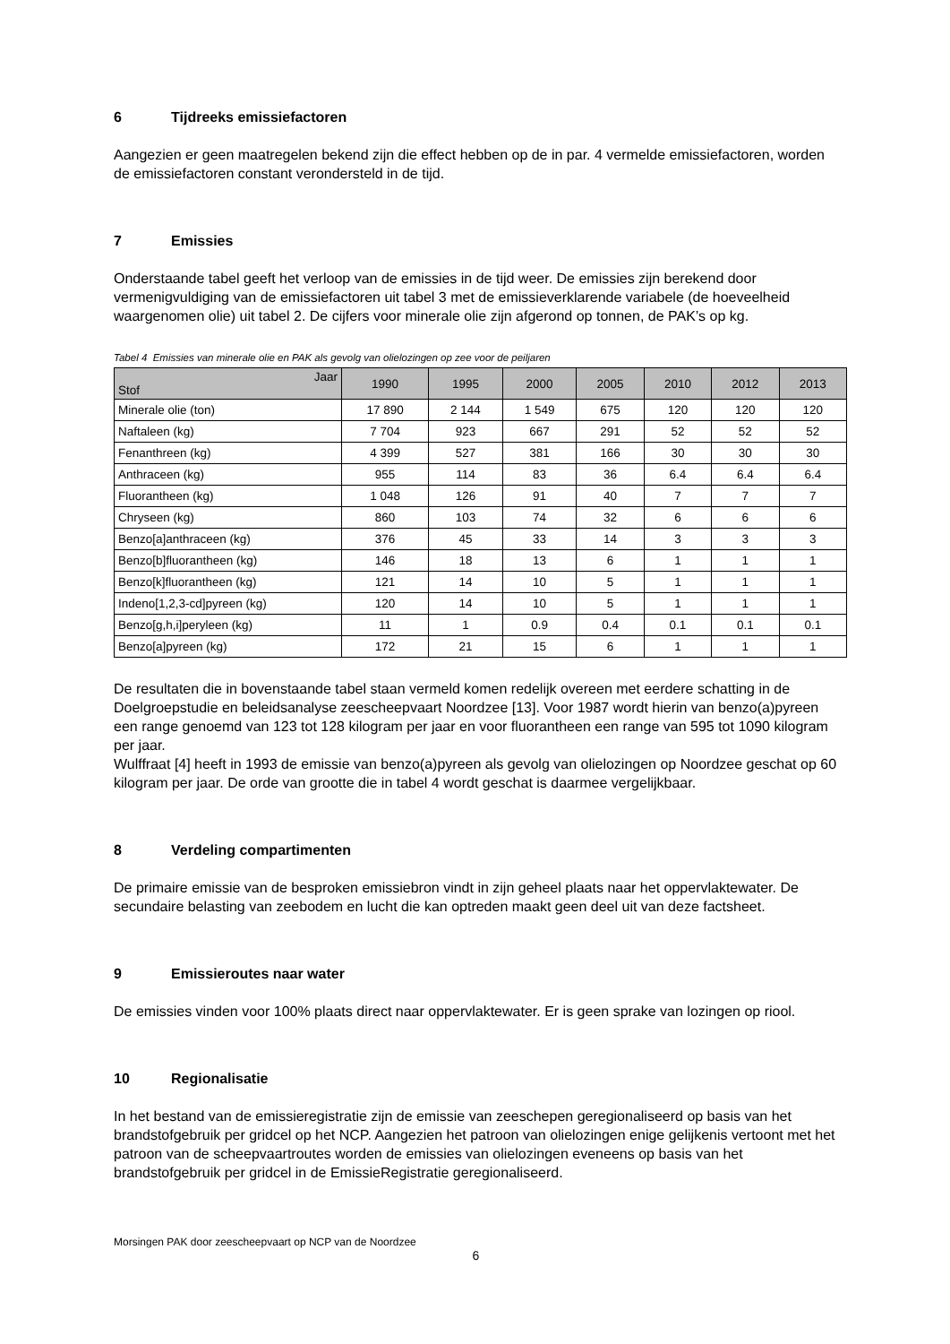6 Tijdreeks emissiefactoren
Aangezien er geen maatregelen bekend zijn die effect hebben op de in par. 4 vermelde emissiefactoren, worden de emissiefactoren constant verondersteld in de tijd.
7 Emissies
Onderstaande tabel geeft het verloop van de emissies in de tijd weer. De emissies zijn berekend door vermenigvuldiging van de emissiefactoren uit tabel 3 met de emissieverklarende variabele (de hoeveelheid waargenomen olie) uit tabel 2. De cijfers voor minerale olie zijn afgerond op tonnen, de PAK’s op kg.
Tabel 4 Emissies van minerale olie en PAK als gevolg van olielozingen op zee voor de peiljaren
| Jaar Stof | 1990 | 1995 | 2000 | 2005 | 2010 | 2012 | 2013 |
| --- | --- | --- | --- | --- | --- | --- | --- |
| Minerale olie (ton) | 17 890 | 2 144 | 1 549 | 675 | 120 | 120 | 120 |
| Naftaleen (kg) | 7 704 | 923 | 667 | 291 | 52 | 52 | 52 |
| Fenanthreen (kg) | 4 399 | 527 | 381 | 166 | 30 | 30 | 30 |
| Anthraceen (kg) | 955 | 114 | 83 | 36 | 6.4 | 6.4 | 6.4 |
| Fluorantheen (kg) | 1 048 | 126 | 91 | 40 | 7 | 7 | 7 |
| Chryseen (kg) | 860 | 103 | 74 | 32 | 6 | 6 | 6 |
| Benzo[a]anthraceen (kg) | 376 | 45 | 33 | 14 | 3 | 3 | 3 |
| Benzo[b]fluorantheen (kg) | 146 | 18 | 13 | 6 | 1 | 1 | 1 |
| Benzo[k]fluorantheen (kg) | 121 | 14 | 10 | 5 | 1 | 1 | 1 |
| Indeno[1,2,3-cd]pyreen (kg) | 120 | 14 | 10 | 5 | 1 | 1 | 1 |
| Benzo[g,h,i]peryleen (kg) | 11 | 1 | 0.9 | 0.4 | 0.1 | 0.1 | 0.1 |
| Benzo[a]pyreen (kg) | 172 | 21 | 15 | 6 | 1 | 1 | 1 |
De resultaten die in bovenstaande tabel staan vermeld komen redelijk overeen met eerdere schatting in de Doelgroepstudie en beleidsanalyse zeescheepvaart Noordzee [13]. Voor 1987 wordt hierin van benzo(a)pyreen een range genoemd van 123 tot 128 kilogram per jaar en voor fluorantheen een range van 595 tot 1090 kilogram per jaar.
Wulffraat [4] heeft in 1993 de emissie van benzo(a)pyreen als gevolg van olielozingen op Noordzee geschat op 60 kilogram per jaar. De orde van grootte die in tabel 4 wordt geschat is daarmee vergelijkbaar.
8 Verdeling compartimenten
De primaire emissie van de besproken emissiebron vindt in zijn geheel plaats naar het oppervlaktewater. De secundaire belasting van zeebodem en lucht die kan optreden maakt geen deel uit van deze factsheet.
9 Emissieroutes naar water
De emissies vinden voor 100% plaats direct naar oppervlaktewater. Er is geen sprake van lozingen op riool.
10 Regionalisatie
In het bestand van de emissieregistratie zijn de emissie van zeeschepen geregionaliseerd op basis van het brandstofgebruik per gridcel op het NCP. Aangezien het patroon van olielozingen enige gelijkenis vertoont met het patroon van de scheepvaartroutes worden de emissies van olielozingen eveneens op basis van het brandstofgebruik per gridcel in de EmissieRegistratie geregionaliseerd.
Morsingen PAK door zeescheepvaart op NCP van de Noordzee
6